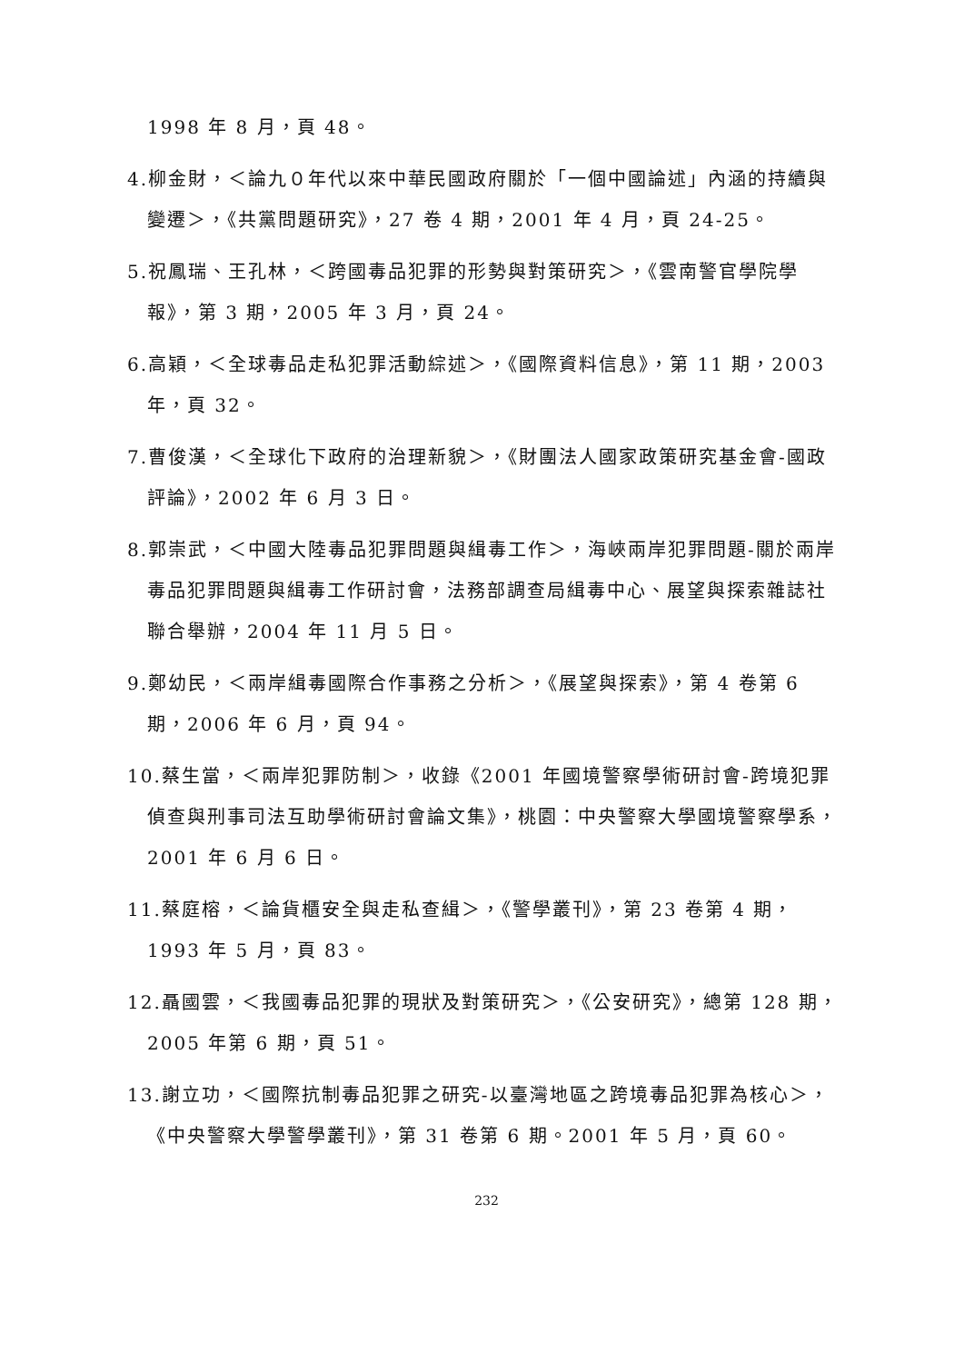1998 年 8 月，頁 48。
4.柳金財，＜論九０年代以來中華民國政府關於「一個中國論述」內涵的持續與變遷＞，《共黨問題研究》，27 卷 4 期，2001 年 4 月，頁 24-25。
5.祝鳳瑞、王孔林，＜跨國毒品犯罪的形勢與對策研究＞，《雲南警官學院學報》，第 3 期，2005 年 3 月，頁 24。
6.高穎，＜全球毒品走私犯罪活動綜述＞，《國際資料信息》，第 11 期，2003 年，頁 32。
7.曹俊漢，＜全球化下政府的治理新貌＞，《財團法人國家政策研究基金會-國政評論》，2002 年 6 月 3 日。
8.郭崇武，＜中國大陸毒品犯罪問題與緝毒工作＞，海峽兩岸犯罪問題-關於兩岸毒品犯罪問題與緝毒工作研討會，法務部調查局緝毒中心、展望與探索雜誌社聯合舉辦，2004 年 11 月 5 日。
9.鄭幼民，＜兩岸緝毒國際合作事務之分析＞，《展望與探索》，第 4 卷第 6 期，2006 年 6 月，頁 94。
10.蔡生當，＜兩岸犯罪防制＞，收錄《2001 年國境警察學術研討會-跨境犯罪偵查與刑事司法互助學術研討會論文集》，桃園：中央警察大學國境警察學系，2001 年 6 月 6 日。
11.蔡庭榕，＜論貨櫃安全與走私查緝＞，《警學叢刊》，第 23 卷第 4 期，1993 年 5 月，頁 83。
12.聶國雲，＜我國毒品犯罪的現狀及對策研究＞，《公安研究》，總第 128 期，2005 年第 6 期，頁 51。
13.謝立功，＜國際抗制毒品犯罪之研究-以臺灣地區之跨境毒品犯罪為核心＞，《中央警察大學警學叢刊》，第 31 卷第 6 期。2001 年 5 月，頁 60。
232